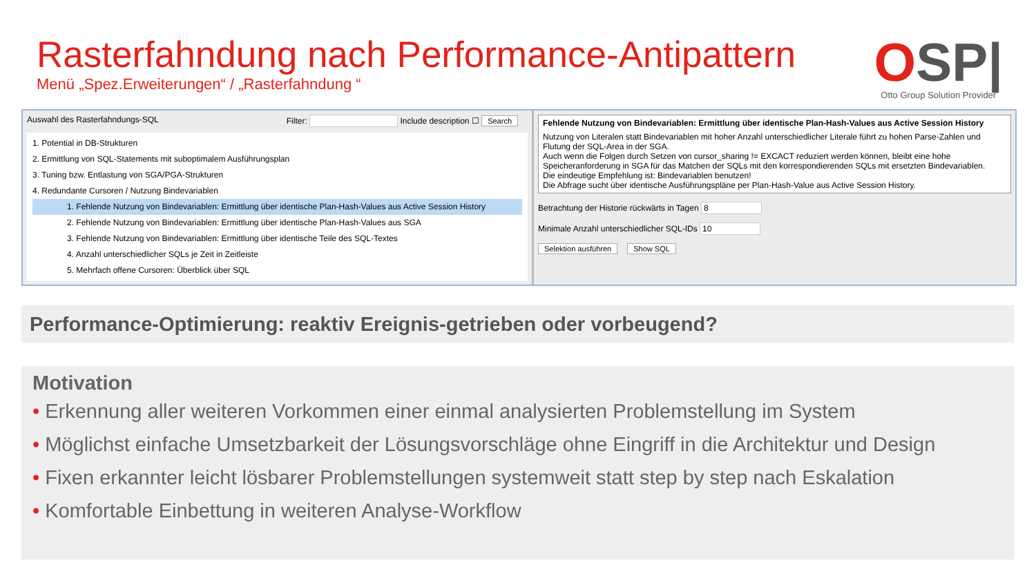Rasterfahndung nach Performance-Antipattern
Menü „Spez.Erweiterungen“ / „Rasterfahndung “
OSP|
Otto Group Solution Provider
Auswahl des Rasterfahndungs-SQL Filter: Include description ☐ Search
1. Potential in DB-Strukturen
2. Ermittlung von SQL-Statements mit suboptimalem Ausführungsplan
3. Tuning bzw. Entlastung von SGA/PGA-Strukturen
4. Redundante Cursoren / Nutzung Bindevariablen
1. Fehlende Nutzung von Bindevariablen: Ermittlung über identische Plan-Hash-Values aus Active Session History
2. Fehlende Nutzung von Bindevariablen: Ermittlung über identische Plan-Hash-Values aus SGA
3. Fehlende Nutzung von Bindevariablen: Ermittlung über identische Teile des SQL-Textes
4. Anzahl unterschiedlicher SQLs je Zeit in Zeitleiste
5. Mehrfach offene Cursoren: Überblick über SQL
Fehlende Nutzung von Bindevariablen: Ermittlung über identische Plan-Hash-Values aus Active Session History
Nutzung von Literalen statt Bindevariablen mit hoher Anzahl unterschiedlicher Literale führt zu hohen Parse-Zahlen und Flutung der SQL-Area in der SGA.
Auch wenn die Folgen durch Setzen von cursor_sharing != EXCACT reduziert werden können, bleibt eine hohe Speicheranforderung in SGA für das Matchen der SQLs mit den korrespondierenden SQLs mit ersetzten Bindevariablen.
Die eindeutige Empfehlung ist: Bindevariablen benutzen!
Die Abfrage sucht über identische Ausführungspläne per Plan-Hash-Value aus Active Session History.
Betrachtung der Historie rückwärts in Tagen 8
Minimale Anzahl unterschiedlicher SQL-IDs 10
Selektion ausführen Show SQL
Performance-Optimierung: reaktiv Ereignis-getrieben oder vorbeugend?
Motivation
• Erkennung aller weiteren Vorkommen einer einmal analysierten Problemstellung im System
• Möglichst einfache Umsetzbarkeit der Lösungsvorschläge ohne Eingriff in die Architektur und Design
• Fixen erkannter leicht lösbarer Problemstellungen systemweit statt step by step nach Eskalation
• Komfortable Einbettung in weiteren Analyse-Workflow